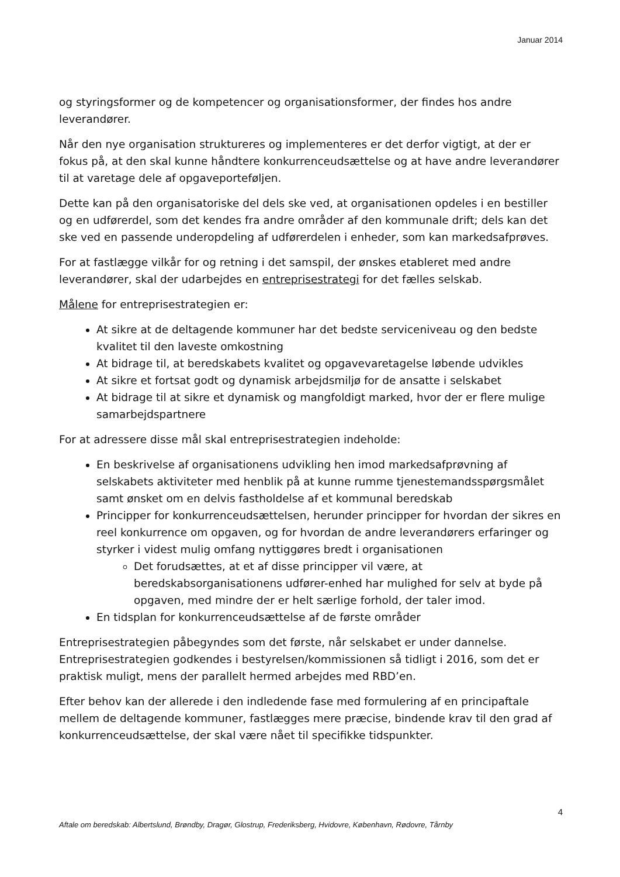Januar 2014
og styringsformer og de kompetencer og organisationsformer, der findes hos andre leverandører.
Når den nye organisation struktureres og implementeres er det derfor vigtigt, at der er fokus på, at den skal kunne håndtere konkurrenceudsættelse og at have andre leverandører til at varetage dele af opgaveporteføljen.
Dette kan på den organisatoriske del dels ske ved, at organisationen opdeles i en bestiller og en udførerdel, som det kendes fra andre områder af den kommunale drift; dels kan det ske ved en passende underopdeling af udførerdelen i enheder, som kan markedsafprøves.
For at fastlægge vilkår for og retning i det samspil, der ønskes etableret med andre leverandører, skal der udarbejdes en entreprisestrategi for det fælles selskab.
Målene for entreprisestrategien er:
At sikre at de deltagende kommuner har det bedste serviceniveau og den bedste kvalitet til den laveste omkostning
At bidrage til, at beredskabets kvalitet og opgavevaretagelse løbende udvikles
At sikre et fortsat godt og dynamisk arbejdsmiljø for de ansatte i selskabet
At bidrage til at sikre et dynamisk og mangfoldigt marked, hvor der er flere mulige samarbejdspartnere
For at adressere disse mål skal entreprisestrategien indeholde:
En beskrivelse af organisationens udvikling hen imod markedsafprøvning af selskabets aktiviteter med henblik på at kunne rumme tjenestemandsspørgsmålet samt ønsket om en delvis fastholdelse af et kommunal beredskab
Principper for konkurrenceudsættelsen, herunder principper for hvordan der sikres en reel konkurrence om opgaven, og for hvordan de andre leverandørers erfaringer og styrker i videst mulig omfang nyttiggøres bredt i organisationen
Det forudsættes, at et af disse principper vil være, at beredskabsorganisationens udfører-enhed har mulighed for selv at byde på opgaven, med mindre der er helt særlige forhold, der taler imod.
En tidsplan for konkurrenceudsættelse af de første områder
Entreprisestrategien påbegyndes som det første, når selskabet er under dannelse. Entreprisestrategien godkendes i bestyrelsen/kommissionen så tidligt i 2016, som det er praktisk muligt, mens der parallelt hermed arbejdes med RBD’en.
Efter behov kan der allerede i den indledende fase med formulering af en principaftale mellem de deltagende kommuner, fastlægges mere præcise, bindende krav til den grad af konkurrenceudsættelse, der skal være nået til specifikke tidspunkter.
4
Aftale om beredskab: Albertslund, Brøndby, Dragør, Glostrup, Frederiksberg, Hvidovre, København, Rødovre, Tårnby